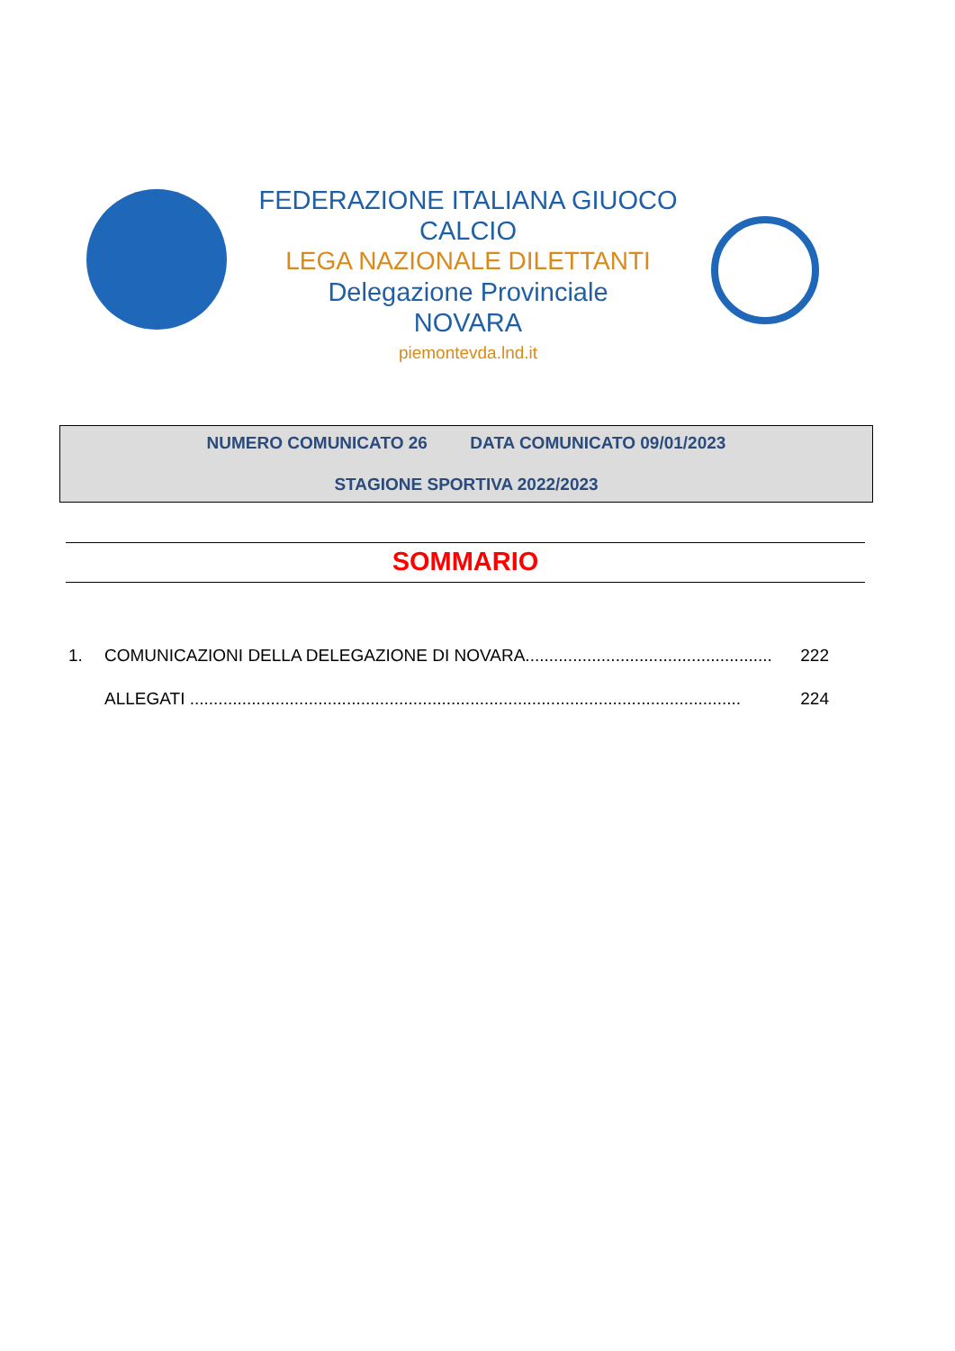FEDERAZIONE ITALIANA GIUOCO CALCIO
LEGA NAZIONALE DILETTANTI
Delegazione Provinciale
NOVARA
piemontevda.lnd.it
NUMERO COMUNICATO 26 DATA COMUNICATO 09/01/2023
STAGIONE SPORTIVA 2022/2023
SOMMARIO
1. COMUNICAZIONI DELLA DELEGAZIONE DI NOVARA.................................................... 222
ALLEGATI .................................................................................................................... 224